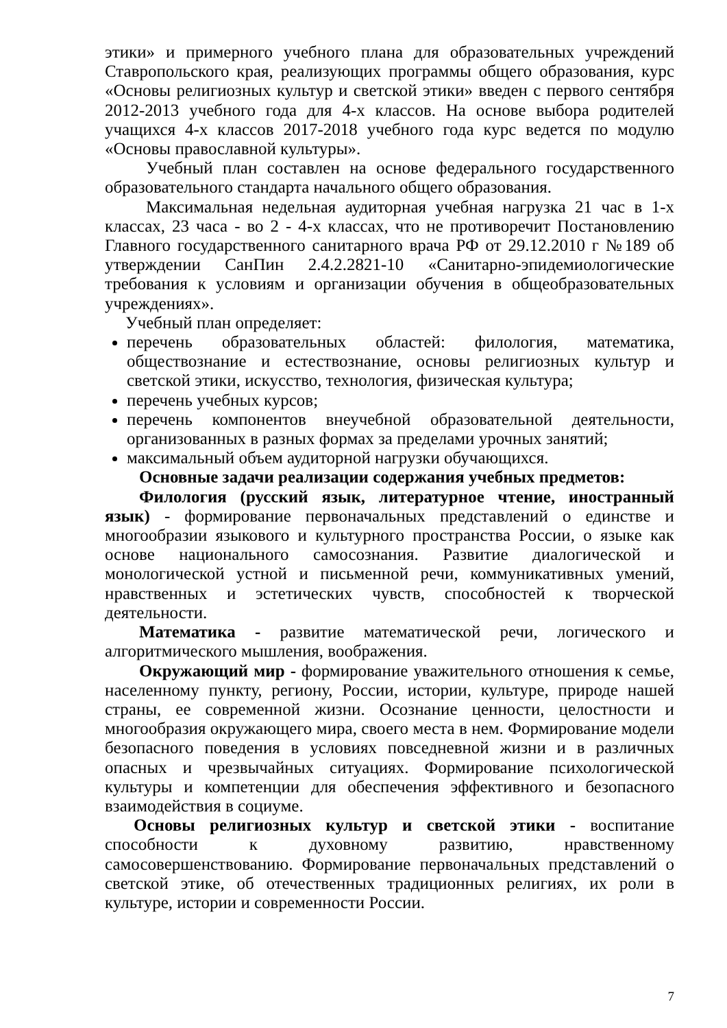этики» и примерного учебного плана для образовательных учреждений Ставропольского края, реализующих программы общего образования, курс «Основы религиозных культур и светской этики» введен с первого сентября 2012-2013 учебного года для 4-х классов. На основе выбора родителей учащихся 4-х классов 2017-2018 учебного года курс ведется по модулю «Основы православной культуры».
Учебный план составлен на основе федерального государственного образовательного стандарта начального общего образования.
Максимальная недельная аудиторная учебная нагрузка 21 час в 1-х классах, 23 часа - во 2 - 4-х классах, что не противоречит Постановлению Главного государственного санитарного врача РФ от 29.12.2010 г №189 об утверждении СанПин 2.4.2.2821-10 «Санитарно-эпидемиологические требования к условиям и организации обучения в общеобразовательных учреждениях».
Учебный план определяет:
перечень образовательных областей: филология, математика, обществознание и естествознание, основы религиозных культур и светской этики, искусство, технология, физическая культура;
перечень учебных курсов;
перечень компонентов внеучебной образовательной деятельности, организованных в разных формах за пределами урочных занятий;
максимальный объем аудиторной нагрузки обучающихся.
Основные задачи реализации содержания учебных предметов:
Филология (русский язык, литературное чтение, иностранный язык) - формирование первоначальных представлений о единстве и многообразии языкового и культурного пространства России, о языке как основе национального самосознания. Развитие диалогической и монологической устной и письменной речи, коммуникативных умений, нравственных и эстетических чувств, способностей к творческой деятельности.
Математика - развитие математической речи, логического и алгоритмического мышления, воображения.
Окружающий мир - формирование уважительного отношения к семье, населенному пункту, региону, России, истории, культуре, природе нашей страны, ее современной жизни. Осознание ценности, целостности и многообразия окружающего мира, своего места в нем. Формирование модели безопасного поведения в условиях повседневной жизни и в различных опасных и чрезвычайных ситуациях. Формирование психологической культуры и компетенции для обеспечения эффективного и безопасного взаимодействия в социуме.
Основы религиозных культур и светской этики - воспитание способности к духовному развитию, нравственному самосовершенствованию. Формирование первоначальных представлений о светской этике, об отечественных традиционных религиях, их роли в культуре, истории и современности России.
7